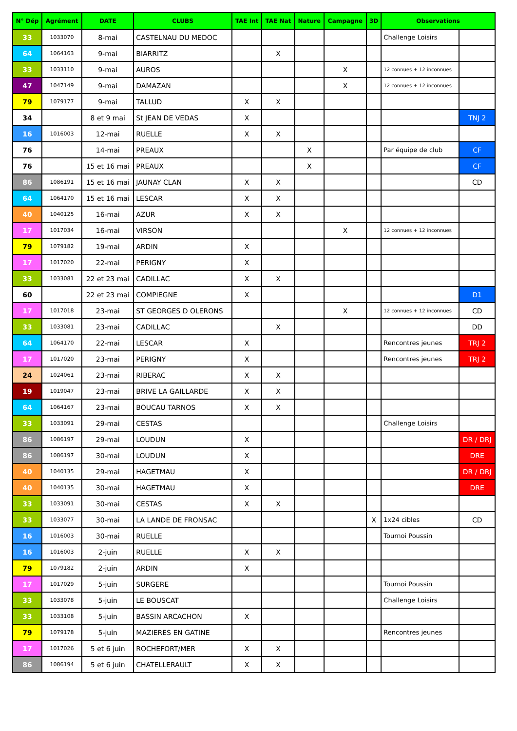| N° Dép | Agrément | DATE | CLUBS | TAE Int | TAE Nat | Nature | Campagne | 3D | Observations | |
| --- | --- | --- | --- | --- | --- | --- | --- | --- | --- | --- |
| 33 | 1033070 | 8-mai | CASTELNAU DU MEDOC | | | | | | Challenge Loisirs | |
| 64 | 1064163 | 9-mai | BIARRITZ | | X | | | | | |
| 33 | 1033110 | 9-mai | AUROS | | | | X | | 12 connues + 12 inconnues | |
| 47 | 1047149 | 9-mai | DAMAZAN | | | | X | | 12 connues + 12 inconnues | |
| 79 | 1079177 | 9-mai | TALLUD | X | X | | | | | |
| 34 | | 8 et 9 mai | St JEAN DE VEDAS | X | | | | | | TNJ 2 |
| 16 | 1016003 | 12-mai | RUELLE | X | X | | | | | |
| 76 | | 14-mai | PREAUX | | | X | | | Par équipe de club | CF |
| 76 | | 15 et 16 mai | PREAUX | | | X | | | | CF |
| 86 | 1086191 | 15 et 16 mai | JAUNAY CLAN | X | X | | | | | CD |
| 64 | 1064170 | 15 et 16 mai | LESCAR | X | X | | | | | |
| 40 | 1040125 | 16-mai | AZUR | X | X | | | | | |
| 17 | 1017034 | 16-mai | VIRSON | | | | X | | 12 connues + 12 inconnues | |
| 79 | 1079182 | 19-mai | ARDIN | X | | | | | | |
| 17 | 1017020 | 22-mai | PERIGNY | X | | | | | | |
| 33 | 1033081 | 22 et 23 mai | CADILLAC | X | X | | | | | |
| 60 | | 22 et 23 mai | COMPIEGNE | X | | | | | | D1 |
| 17 | 1017018 | 23-mai | ST GEORGES D OLERONS | | | | X | | 12 connues + 12 inconnues | CD |
| 33 | 1033081 | 23-mai | CADILLAC | | X | | | | | DD |
| 64 | 1064170 | 22-mai | LESCAR | X | | | | | Rencontres jeunes | TRJ 2 |
| 17 | 1017020 | 23-mai | PERIGNY | X | | | | | Rencontres jeunes | TRJ 2 |
| 24 | 1024061 | 23-mai | RIBERAC | X | X | | | | | |
| 19 | 1019047 | 23-mai | BRIVE LA GAILLARDE | X | X | | | | | |
| 64 | 1064167 | 23-mai | BOUCAU TARNOS | X | X | | | | | |
| 33 | 1033091 | 29-mai | CESTAS | | | | | | Challenge Loisirs | |
| 86 | 1086197 | 29-mai | LOUDUN | X | | | | | | DR / DRJ |
| 86 | 1086197 | 30-mai | LOUDUN | X | | | | | | DRE |
| 40 | 1040135 | 29-mai | HAGETMAU | X | | | | | | DR / DRJ |
| 40 | 1040135 | 30-mai | HAGETMAU | X | | | | | | DRE |
| 33 | 1033091 | 30-mai | CESTAS | X | X | | | | | |
| 33 | 1033077 | 30-mai | LA LANDE DE FRONSAC | | | | | X | 1x24 cibles | CD |
| 16 | 1016003 | 30-mai | RUELLE | | | | | | Tournoi Poussin | |
| 16 | 1016003 | 2-juin | RUELLE | X | X | | | | | |
| 79 | 1079182 | 2-juin | ARDIN | X | | | | | | |
| 17 | 1017029 | 5-juin | SURGERE | | | | | | Tournoi Poussin | |
| 33 | 1033078 | 5-juin | LE BOUSCAT | | | | | | Challenge Loisirs | |
| 33 | 1033108 | 5-juin | BASSIN ARCACHON | X | | | | | | |
| 79 | 1079178 | 5-juin | MAZIERES EN GATINE | | | | | | Rencontres jeunes | |
| 17 | 1017026 | 5 et 6 juin | ROCHEFORT/MER | X | X | | | | | |
| 86 | 1086194 | 5 et 6 juin | CHATELLERAULT | X | X | | | | | |